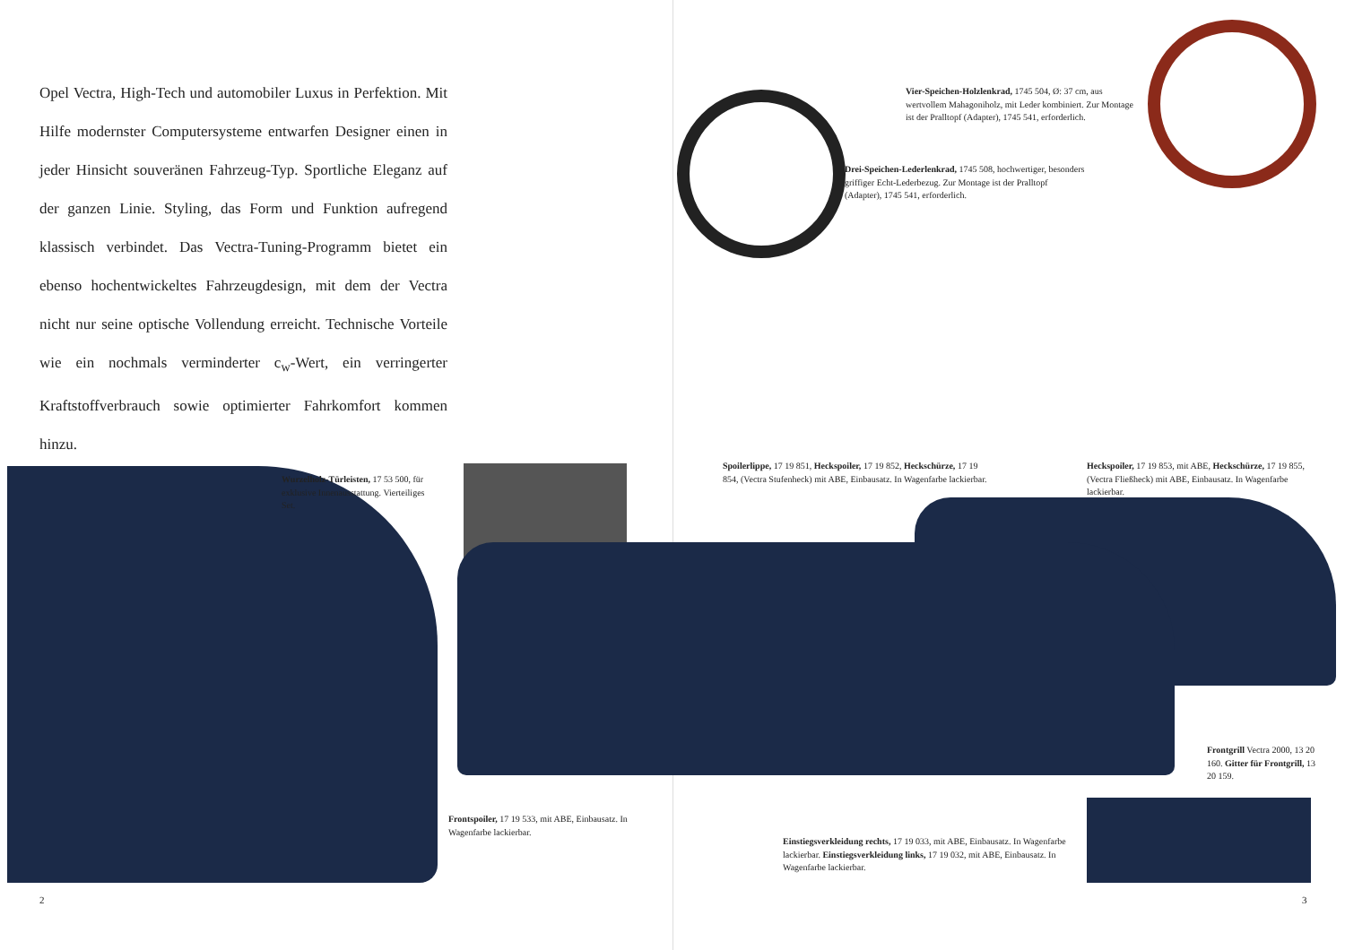Opel Vectra, High-Tech und automobiler Luxus in Perfektion. Mit Hilfe modernster Computersysteme entwarfen Designer einen in jeder Hinsicht souveränen Fahrzeug-Typ. Sportliche Eleganz auf der ganzen Linie. Styling, das Form und Funktion aufregend klassisch verbindet. Das Vectra-Tuning-Programm bietet ein ebenso hochentwickeltes Fahrzeugdesign, mit dem der Vectra nicht nur seine optische Vollendung erreicht. Tech­nische Vorteile wie ein nochmals verminderter c<sub>w</sub>-Wert, ein verringerter Kraftstoffverbrauch sowie optimierter Fahrkomfort kommen hinzu.
Vier-Speichen-Holzlenkrad, 1745 504, Ø: 37 cm, aus wertvollem Mahagoniholz, mit Leder kombiniert. Zur Montage ist der Pralltopf (Adapter), 1745 541, erforderlich.
Drei-Speichen-Lederlenkrad, 1745 508, hochwertiger, besonders griffiger Echt-Lederbezug. Zur Montage ist der Pralltopf (Adapter), 1745 541, erforderlich.
Wurzelholz-Türleisten, 17 53 500, für exklusive Innenausstattung. Vierteiliges Set.
Spoilerlippe, 17 19 851, Heckspoiler, 17 19 852, Heckschürze, 17 19 854, (Vectra Stufenheck) mit ABE, Einbausatz. In Wagenfarbe lackierbar.
Heckspoiler, 17 19 853, mit ABE, Heckschürze, 17 19 855, (Vectra Fließheck) mit ABE, Einbausatz. In Wagenfarbe lackierbar.
Frontgrill Vectra 2000, 13 20 160. Gitter für Frontgrill, 13 20 159.
Frontspoiler, 17 19 533, mit ABE, Einbausatz. In Wagenfarbe lackierbar.
Einstiegsverkleidung rechts, 17 19 033, mit ABE, Einbausatz. In Wagenfarbe lackierbar. Einstiegsverkleidung links, 17 19 032, mit ABE, Einbausatz. In Wagenfarbe lackierbar.
2 3